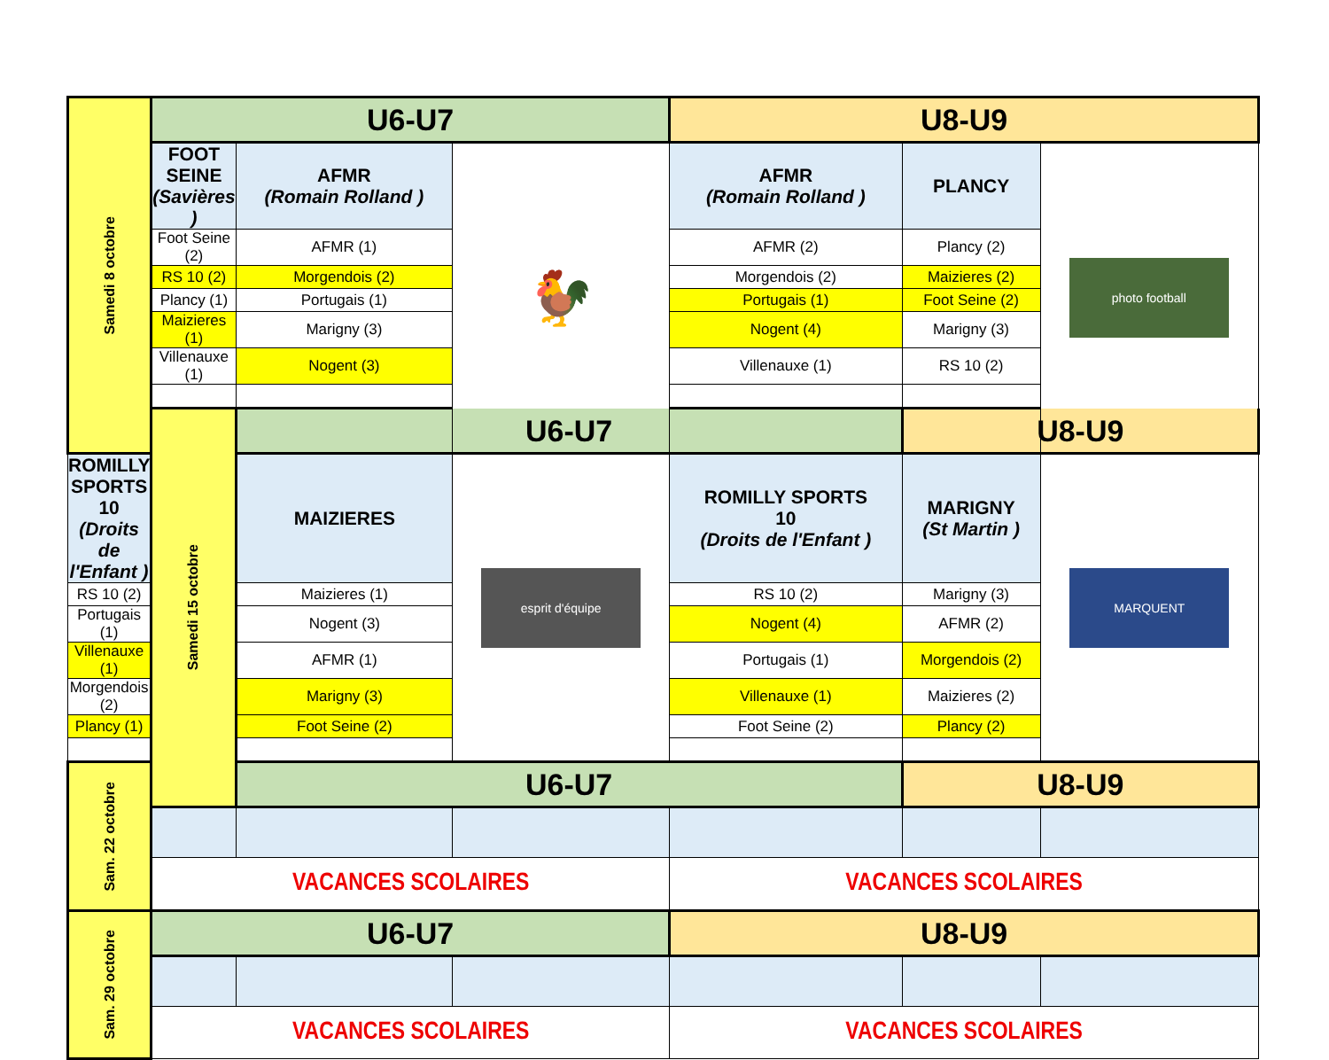| Samedi 8 octobre | U6-U7 | | | U8-U9 | | |
| | FOOT SEINE (Savières ) | AFMR (Romain Rolland ) | 🐓 | AFMR (Romain Rolland ) | PLANCY | photo football |
| | Foot Seine (2) | AFMR (1) | | AFMR (2) | Plancy (2) | |
| | RS 10 (2) | Morgendois (2) | | Morgendois (2) | Maizieres (2) | |
| | Plancy (1) | Portugais (1) | | Portugais (1) | Foot Seine (2) | |
| | Maizieres (1) | Marigny (3) | | Nogent (4) | Marigny (3) | |
| | Villenauxe (1) | Nogent (3) | | Villenauxe (1) | RS 10 (2) | |
| | Samedi 15 octobre | U6-U7 | | | U8-U9 | |
| ROMILLY SPORTS 10 (Droits de l'Enfant ) | | MAIZIERES | esprit d'équipe | ROMILLY SPORTS 10 (Droits de l'Enfant ) | MARIGNY (St Martin ) | MARQUENT |
| RS 10 (2) | | Maizieres (1) | | RS 10 (2) | Marigny (3) | |
| Portugais (1) | | Nogent (3) | | Nogent (4) | AFMR (2) | |
| Villenauxe (1) | | AFMR (1) | | Portugais (1) | Morgendois (2) | |
| Morgendois (2) | | Marigny (3) | | Villenauxe (1) | Maizieres (2) | |
| Plancy (1) | | Foot Seine (2) | | Foot Seine (2) | Plancy (2) | |
| Sam. 22 octobre | | U6-U7 | | | U8-U9 | |
| | VACANCES SCOLAIRES | | | VACANCES SCOLAIRES | | |
| Sam. 29 octobre | U6-U7 | | | U8-U9 | | |
| | VACANCES SCOLAIRES | | | VACANCES SCOLAIRES | | |